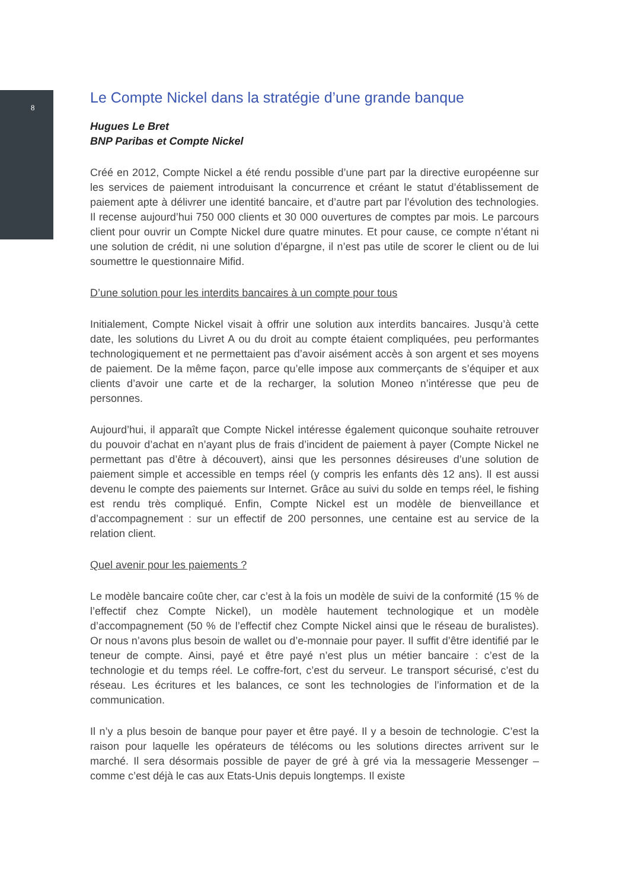8
Le Compte Nickel dans la stratégie d’une grande banque
Hugues Le Bret
BNP Paribas et Compte Nickel
Créé en 2012, Compte Nickel a été rendu possible d’une part par la directive euro­péenne sur les services de paiement introduisant la concurrence et créant le statut d’établissement de paiement apte à délivrer une identité bancaire, et d’autre part par l’évolution des technologies. Il recense aujourd’hui 750 000 clients et 30 000 ouver­tures de comptes par mois. Le parcours client pour ouvrir un Compte Nickel dure quatre minutes. Et pour cause, ce compte n’étant ni une solution de crédit, ni une solution d’épargne, il n’est pas utile de scorer le client ou de lui soumettre le question­naire Mifid.
D’une solution pour les interdits bancaires à un compte pour tous
Initialement, Compte Nickel visait à offrir une solution aux interdits bancaires. Jusqu’à cette date, les solutions du Livret A ou du droit au compte étaient compliquées, peu performantes technologiquement et ne permettaient pas d’avoir aisément accès à son argent et ses moyens de paiement. De la même façon, parce qu’elle impose aux commerçants de s’équiper et aux clients d’avoir une carte et de la recharger, la solu­tion Moneo n’intéresse que peu de personnes.
Aujourd’hui, il apparaît que Compte Nickel intéresse également quiconque souhaite retrouver du pouvoir d’achat en n’ayant plus de frais d’incident de paiement à payer (Compte Nickel ne permettant pas d’être à découvert), ainsi que les personnes dési­reuses d’une solution de paiement simple et accessible en temps réel (y compris les enfants dès 12 ans). Il est aussi devenu le compte des paiements sur Internet. Grâce au suivi du solde en temps réel, le fishing est rendu très compliqué. Enfin, Compte Nickel est un modèle de bienveillance et d’accompagnement : sur un effectif de 200 personnes, une centaine est au service de la relation client.
Quel avenir pour les paiements ?
Le modèle bancaire coûte cher, car c’est à la fois un modèle de suivi de la conformité (15 % de l’effectif chez Compte Nickel), un modèle hautement technologique et un modèle d’accompagnement (50 % de l’effectif chez Compte Nickel ainsi que le réseau de buralistes). Or nous n’avons plus besoin de wallet ou d’e-monnaie pour payer. Il suf­fit d’être identifié par le teneur de compte. Ainsi, payé et être payé n’est plus un métier bancaire : c’est de la technologie et du temps réel. Le coffre-fort, c’est du serveur. Le transport sécurisé, c’est du réseau. Les écritures et les balances, ce sont les techno­logies de l’information et de la communication.
Il n’y a plus besoin de banque pour payer et être payé. Il y a besoin de technologie. C’est la raison pour laquelle les opérateurs de télécoms ou les solutions directes ar­rivent sur le marché. Il sera désormais possible de payer de gré à gré via la message­rie Messenger – comme c’est déjà le cas aux Etats-Unis depuis longtemps. Il existe